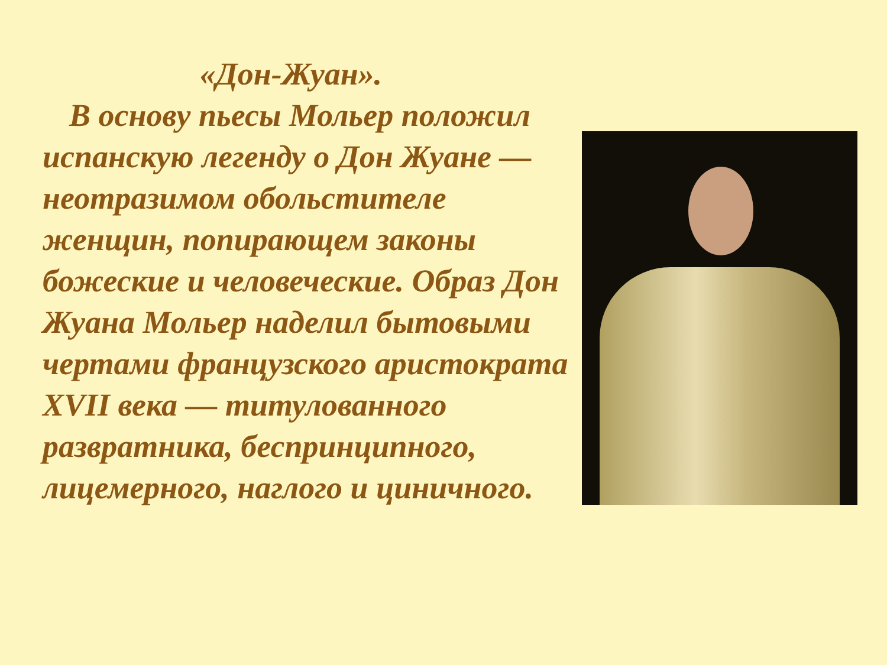«Дон-Жуан».
В основу пьесы Мольер положил испанскую легенду о Дон Жуане — неотразимом обольстителе женщин, попирающем законы божеские и человеческие. Образ Дон Жуана Мольер наделил бытовыми чертами французского аристократа XVII века — титулованного развратника, беспринципного, лицемерного, наглого и циничного.